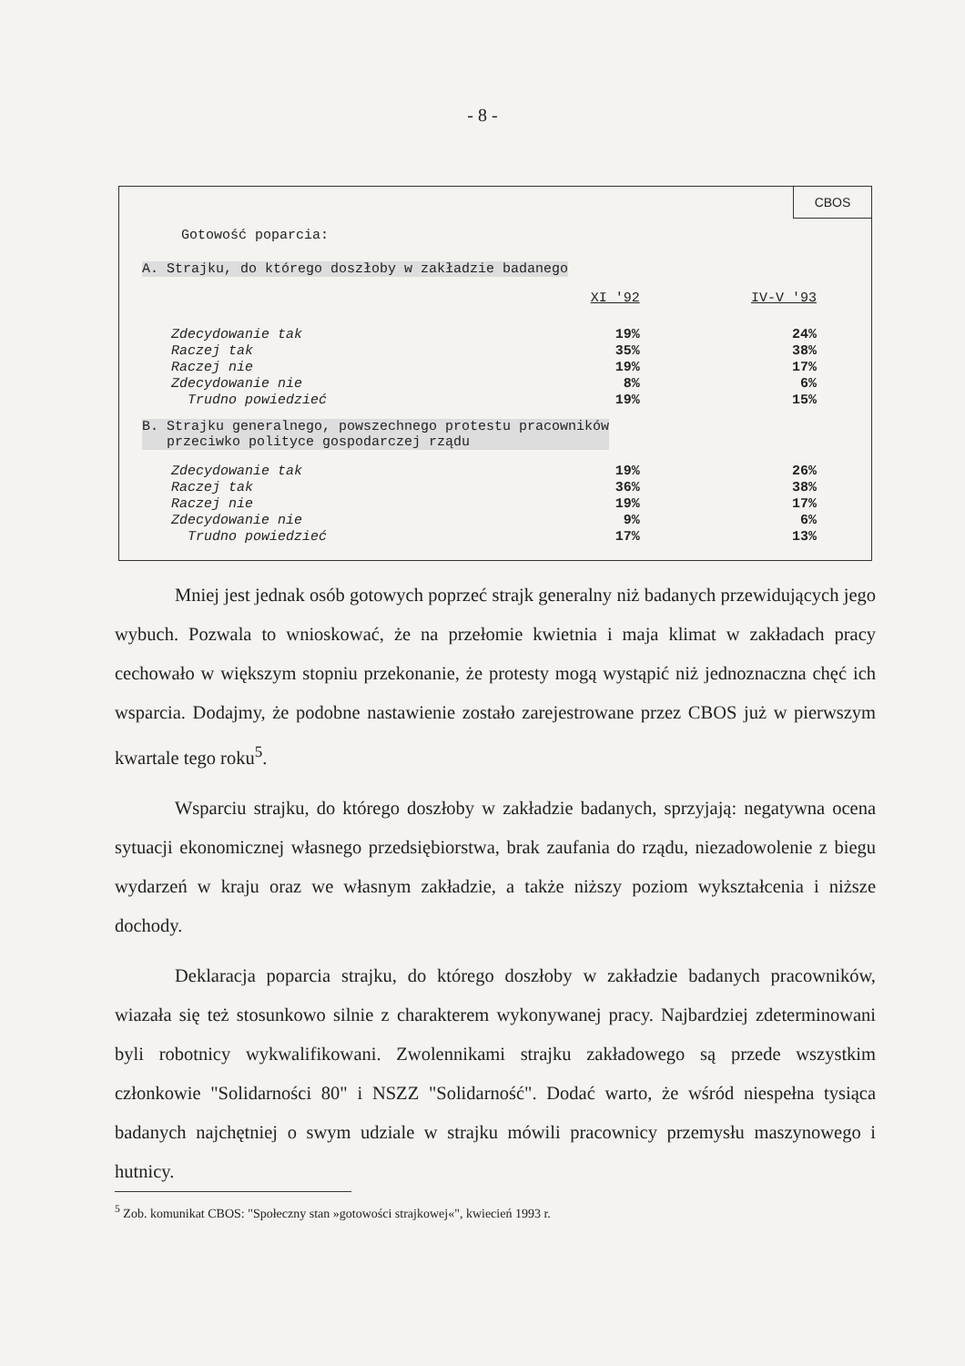- 8 -
CBOS
Gotowość poparcia:
A. Strajku, do którego doszłoby w zakładzie badanego
| | XI '92 | IV-V '93 |
| Zdecydowanie tak | 19% | 24% |
| Raczej tak | 35% | 38% |
| Raczej nie | 19% | 17% |
| Zdecydowanie nie | 8% | 6% |
| Trudno powiedzieć | 19% | 15% |
B. Strajku generalnego, powszechnego protestu pracowników
przeciwko polityce gospodarczej rządu
| Zdecydowanie tak | 19% | 26% |
| Raczej tak | 36% | 38% |
| Raczej nie | 19% | 17% |
| Zdecydowanie nie | 9% | 6% |
| Trudno powiedzieć | 17% | 13% |
Mniej jest jednak osób gotowych poprzeć strajk generalny niż badanych przewidujących jego wybuch. Pozwala to wnioskować, że na przełomie kwietnia i maja klimat w zakładach pracy cechowało w większym stopniu przekonanie, że protesty mogą wystąpić niż jednoznaczna chęć ich wsparcia. Dodajmy, że podobne nastawienie zostało zarejestrowane przez CBOS już w pierwszym kwartale tego roku<sup>5</sup>.
Wsparciu strajku, do którego doszłoby w zakładzie badanych, sprzyjają: negatywna ocena sytuacji ekonomicznej własnego przedsiębiorstwa, brak zaufania do rządu, niezadowolenie z biegu wydarzeń w kraju oraz we własnym zakładzie, a także niższy poziom wykształcenia i niższe dochody.
Deklaracja poparcia strajku, do którego doszłoby w zakładzie badanych pracowników, wiazała się też stosunkowo silnie z charakterem wykonywanej pracy. Najbardziej zdeterminowani byli robotnicy wykwalifikowani. Zwolennikami strajku zakładowego są przede wszystkim członkowie "Solidarności 80" i NSZZ "Solidarność". Dodać warto, że wśród niespełna tysiąca badanych najchętniej o swym udziale w strajku mówili pracownicy przemysłu maszynowego i hutnicy.
<sup>5</sup> Zob. komunikat CBOS: "Społeczny stan »gotowości strajkowej«", kwiecień 1993 r.